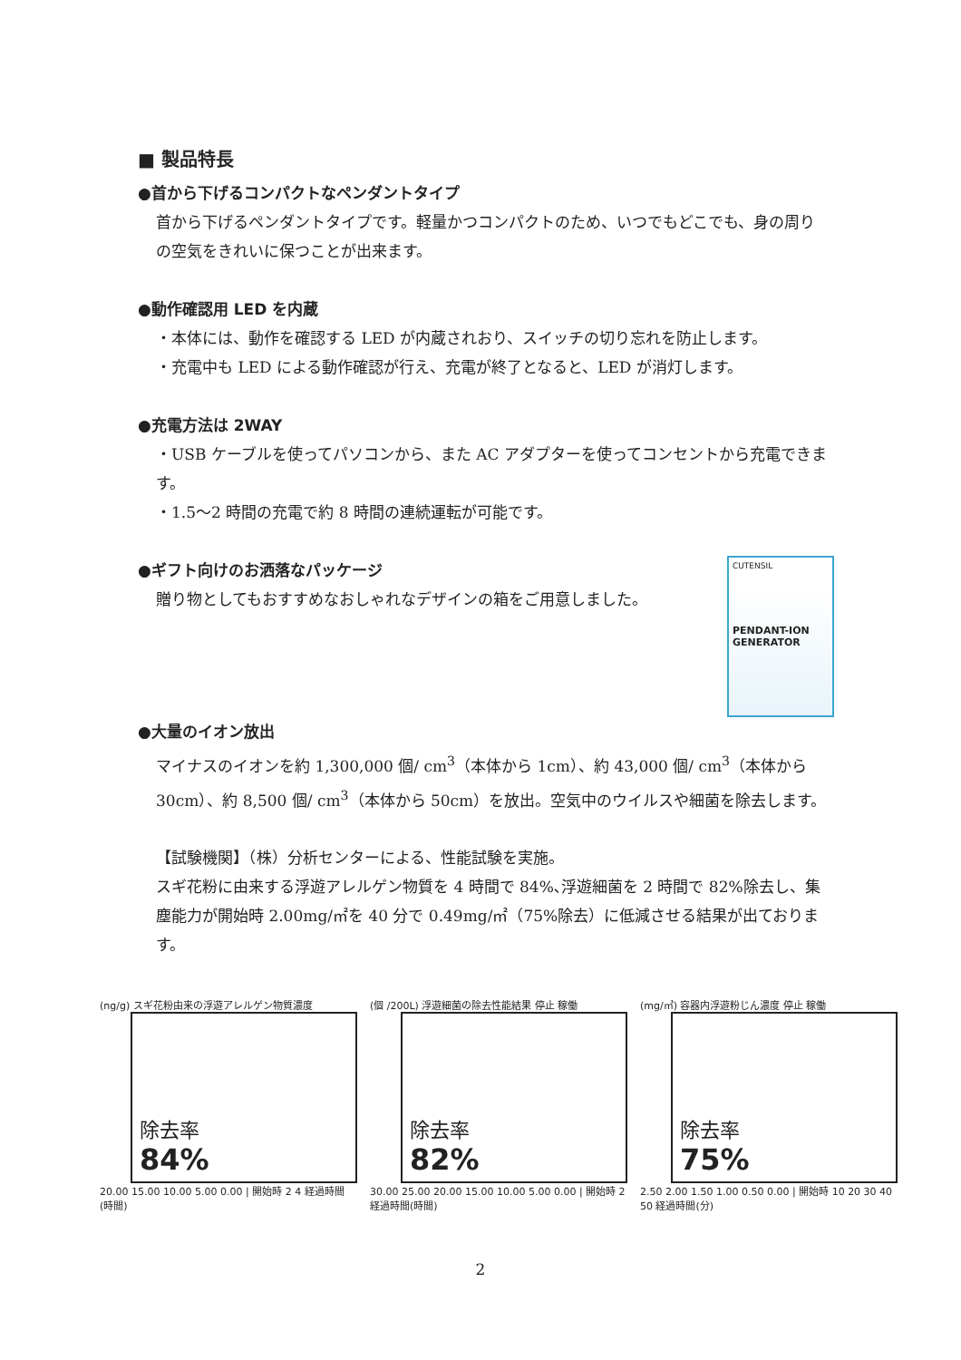■ 製品特長
●首から下げるコンパクトなペンダントタイプ
首から下げるペンダントタイプです。軽量かつコンパクトのため、いつでもどこでも、身の周りの空気をきれいに保つことが出来ます。
●動作確認用 LED を内蔵
・本体には、動作を確認する LED が内蔵されおり、スイッチの切り忘れを防止します。
・充電中も LED による動作確認が行え、充電が終了となると、LED が消灯します。
●充電方法は 2WAY
・USB ケーブルを使ってパソコンから、また AC アダプターを使ってコンセントから充電できます。
・1.5～2 時間の充電で約 8 時間の連続運転が可能です。
●ギフト向けのお洒落なパッケージ
贈り物としてもおすすめなおしゃれなデザインの箱をご用意しました。
CUTENSIL
PENDANT-ION GENERATOR
●大量のイオン放出
マイナスのイオンを約 1,300,000 個/ cm<sup>3</sup>（本体から 1cm）、約 43,000 個/ cm<sup>3</sup>（本体から 30cm）、約 8,500 個/ cm<sup>3</sup>（本体から 50cm）を放出。空気中のウイルスや細菌を除去します。
【試験機関】（株）分析センターによる、性能試験を実施。
スギ花粉に由来する浮遊アレルゲン物質を 4 時間で 84%､浮遊細菌を 2 時間で 82%除去し、集塵能力が開始時 2.00mg/㎡を 40 分で 0.49mg/㎡（75%除去）に低減させる結果が出ております。
(ng/g) スギ花粉由来の浮遊アレルゲン物質濃度
除去率
84%
20.00 15.00 10.00 5.00 0.00 | 開始時 2 4 経過時間(時間)
(個 /200L) 浮遊細菌の除去性能結果 停止 稼働
除去率
82%
30.00 25.00 20.00 15.00 10.00 5.00 0.00 | 開始時 2 経過時間(時間)
(mg/㎥) 容器内浮遊粉じん濃度 停止 稼働
除去率
75%
2.50 2.00 1.50 1.00 0.50 0.00 | 開始時 10 20 30 40 50 経過時間(分)
2